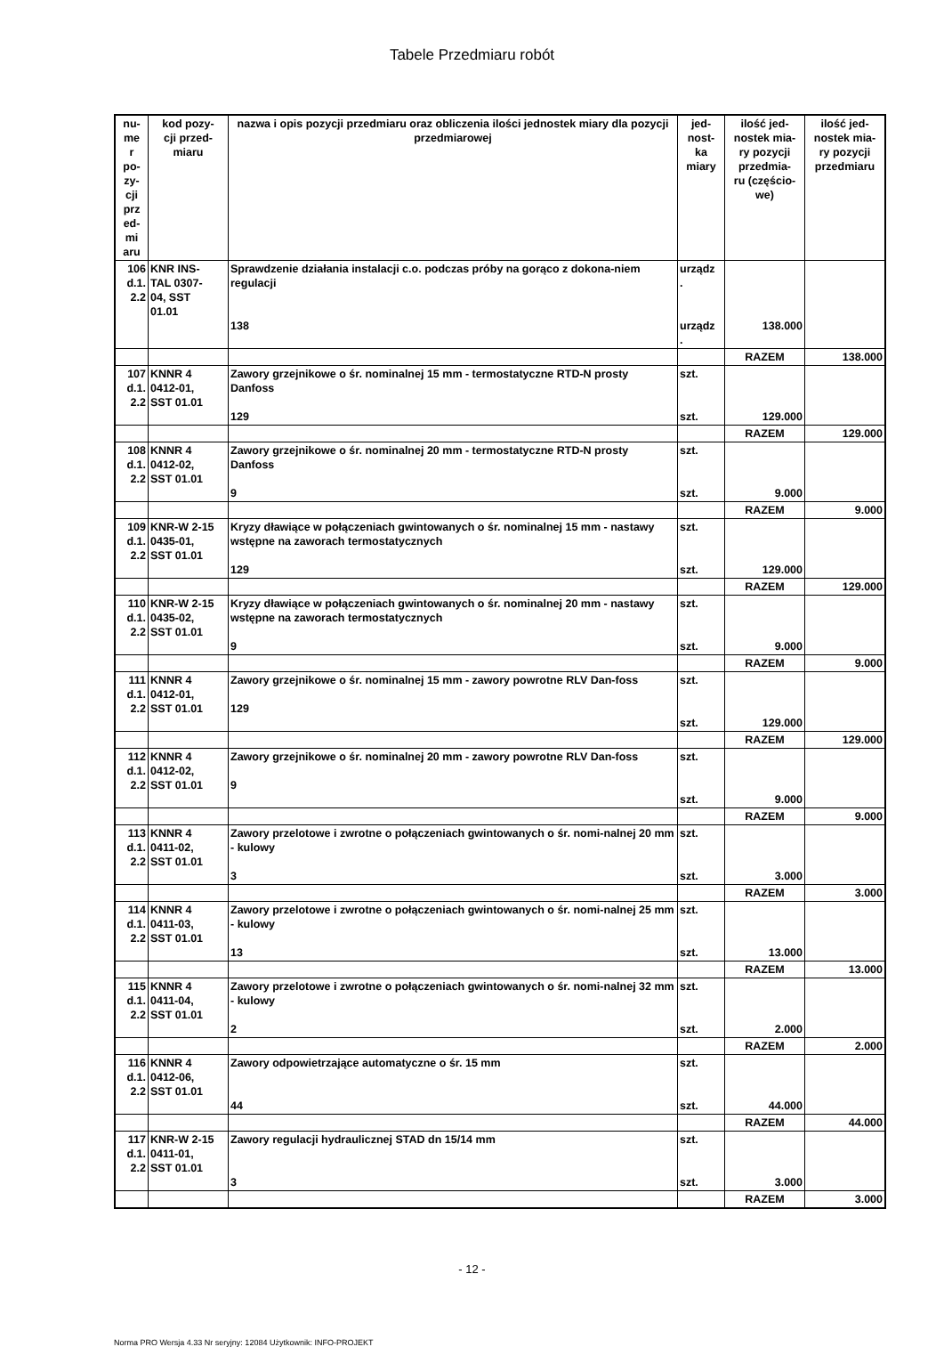Tabele Przedmiaru robót
| nu- me r po- zy- cji prz ed- mi aru | kod pozy- cji przed- miaru | nazwa i opis pozycji przedmiaru oraz obliczenia ilości jednostek miary dla pozycji przedmiarowej | jed- nost- ka miary | ilość jed- nostek mia- ry pozycji przedmia- ru (częścio- we) | ilość jed- nostek mia- ry pozycji przedmiaru |
| --- | --- | --- | --- | --- | --- |
| 106 d.1. 2.2 | KNR INS- TAL 0307- 04, SST 01.01 | Sprawdzenie działania instalacji c.o. podczas próby na gorąco z dokona-niem regulacji 138 | urządz . urządz . | 138.000 | |
| | | | | RAZEM | 138.000 |
| 107 d.1. 2.2 | KNNR 4 0412-01, SST 01.01 | Zawory grzejnikowe o śr. nominalnej 15 mm - termostatyczne RTD-N prosty Danfoss 129 | szt. szt. | 129.000 | |
| | | | | RAZEM | 129.000 |
| 108 d.1. 2.2 | KNNR 4 0412-02, SST 01.01 | Zawory grzejnikowe o śr. nominalnej 20 mm - termostatyczne RTD-N prosty Danfoss 9 | szt. szt. | 9.000 | |
| | | | | RAZEM | 9.000 |
| 109 d.1. 2.2 | KNR-W 2-15 0435-01, SST 01.01 | Kryzy dławiące w połączeniach gwintowanych o śr. nominalnej 15 mm - nastawy wstępne na zaworach termostatycznych 129 | szt. szt. | 129.000 | |
| | | | | RAZEM | 129.000 |
| 110 d.1. 2.2 | KNR-W 2-15 0435-02, SST 01.01 | Kryzy dławiące w połączeniach gwintowanych o śr. nominalnej 20 mm - nastawy wstępne na zaworach termostatycznych 9 | szt. szt. | 9.000 | |
| | | | | RAZEM | 9.000 |
| 111 d.1. 2.2 | KNNR 4 0412-01, SST 01.01 | Zawory grzejnikowe o śr. nominalnej 15 mm - zawory powrotne RLV Dan-foss 129 | szt. szt. | 129.000 | |
| | | | | RAZEM | 129.000 |
| 112 d.1. 2.2 | KNNR 4 0412-02, SST 01.01 | Zawory grzejnikowe o śr. nominalnej 20 mm - zawory powrotne RLV Dan-foss 9 | szt. szt. | 9.000 | |
| | | | | RAZEM | 9.000 |
| 113 d.1. 2.2 | KNNR 4 0411-02, SST 01.01 | Zawory przelotowe i zwrotne o połączeniach gwintowanych o śr. nomi-nalnej 20 mm - kulowy 3 | szt. szt. | 3.000 | |
| | | | | RAZEM | 3.000 |
| 114 d.1. 2.2 | KNNR 4 0411-03, SST 01.01 | Zawory przelotowe i zwrotne o połączeniach gwintowanych o śr. nomi-nalnej 25 mm - kulowy 13 | szt. szt. | 13.000 | |
| | | | | RAZEM | 13.000 |
| 115 d.1. 2.2 | KNNR 4 0411-04, SST 01.01 | Zawory przelotowe i zwrotne o połączeniach gwintowanych o śr. nomi-nalnej 32 mm - kulowy 2 | szt. szt. | 2.000 | |
| | | | | RAZEM | 2.000 |
| 116 d.1. 2.2 | KNNR 4 0412-06, SST 01.01 | Zawory odpowietrzające automatyczne o śr. 15 mm 44 | szt. szt. | 44.000 | |
| | | | | RAZEM | 44.000 |
| 117 d.1. 2.2 | KNR-W 2-15 0411-01, SST 01.01 | Zawory regulacji hydraulicznej STAD dn 15/14 mm 3 | szt. szt. | 3.000 | |
| | | | | RAZEM | 3.000 |
- 12 -
Norma PRO Wersja 4.33 Nr seryjny: 12084 Użytkownik: INFO-PROJEKT